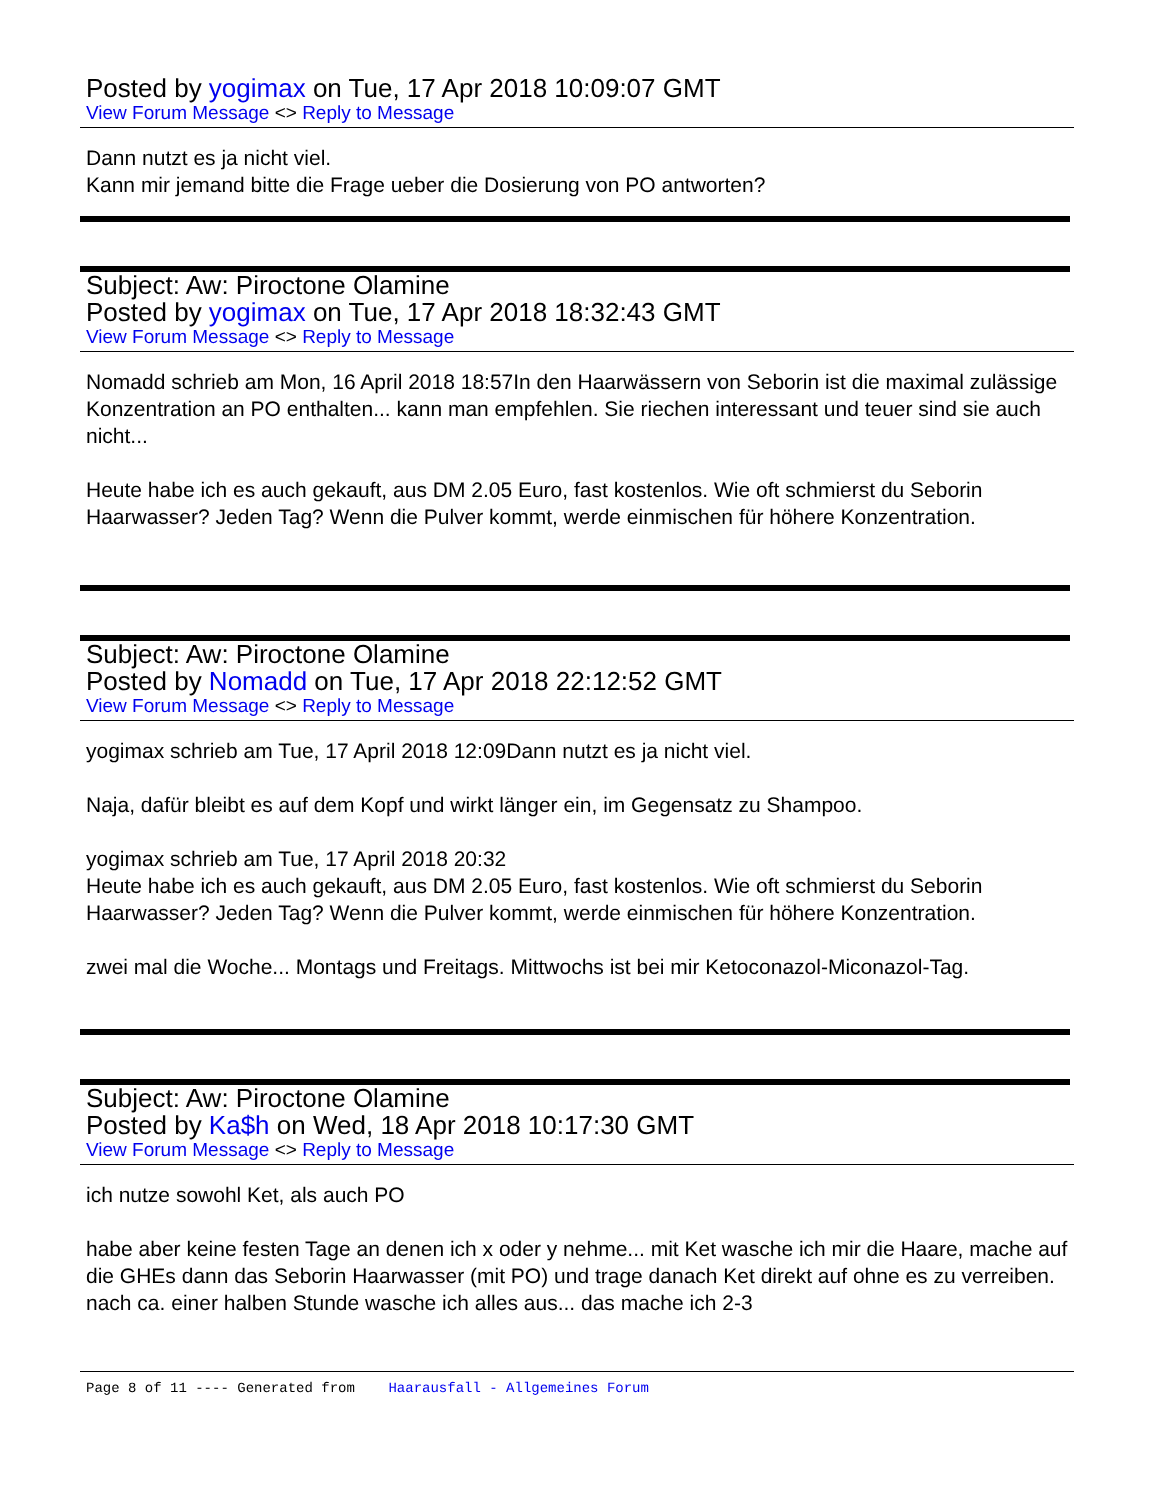Posted by yogimax on Tue, 17 Apr 2018 10:09:07 GMT
View Forum Message <> Reply to Message
Dann nutzt es ja nicht viel.
Kann mir jemand bitte die Frage ueber die Dosierung von PO antworten?
Subject: Aw: Piroctone Olamine
Posted by yogimax on Tue, 17 Apr 2018 18:32:43 GMT
View Forum Message <> Reply to Message
Nomadd schrieb am Mon, 16 April 2018 18:57In den Haarwässern von Seborin ist die maximal zulässige Konzentration an PO enthalten... kann man empfehlen. Sie riechen interessant und teuer sind sie auch nicht...
Heute habe ich es auch gekauft, aus DM 2.05 Euro, fast kostenlos. Wie oft schmierst du Seborin Haarwasser? Jeden Tag? Wenn die Pulver kommt, werde einmischen für höhere Konzentration.
Subject: Aw: Piroctone Olamine
Posted by Nomadd on Tue, 17 Apr 2018 22:12:52 GMT
View Forum Message <> Reply to Message
yogimax schrieb am Tue, 17 April 2018 12:09Dann nutzt es ja nicht viel.
Naja, dafür bleibt es auf dem Kopf und wirkt länger ein, im Gegensatz zu Shampoo.
yogimax schrieb am Tue, 17 April 2018 20:32
Heute habe ich es auch gekauft, aus DM 2.05 Euro, fast kostenlos. Wie oft schmierst du Seborin Haarwasser? Jeden Tag? Wenn die Pulver kommt, werde einmischen für höhere Konzentration.
zwei mal die Woche... Montags und Freitags. Mittwochs ist bei mir Ketoconazol-Miconazol-Tag.
Subject: Aw: Piroctone Olamine
Posted by Ka$h on Wed, 18 Apr 2018 10:17:30 GMT
View Forum Message <> Reply to Message
ich nutze sowohl Ket, als auch PO
habe aber keine festen Tage an denen ich x oder y nehme... mit Ket wasche ich mir die Haare, mache auf die GHEs dann das Seborin Haarwasser (mit PO) und trage danach Ket direkt auf ohne es zu verreiben. nach ca. einer halben Stunde wasche ich alles aus... das mache ich 2-3
Page 8 of 11 ---- Generated from Haarausfall - Allgemeines Forum